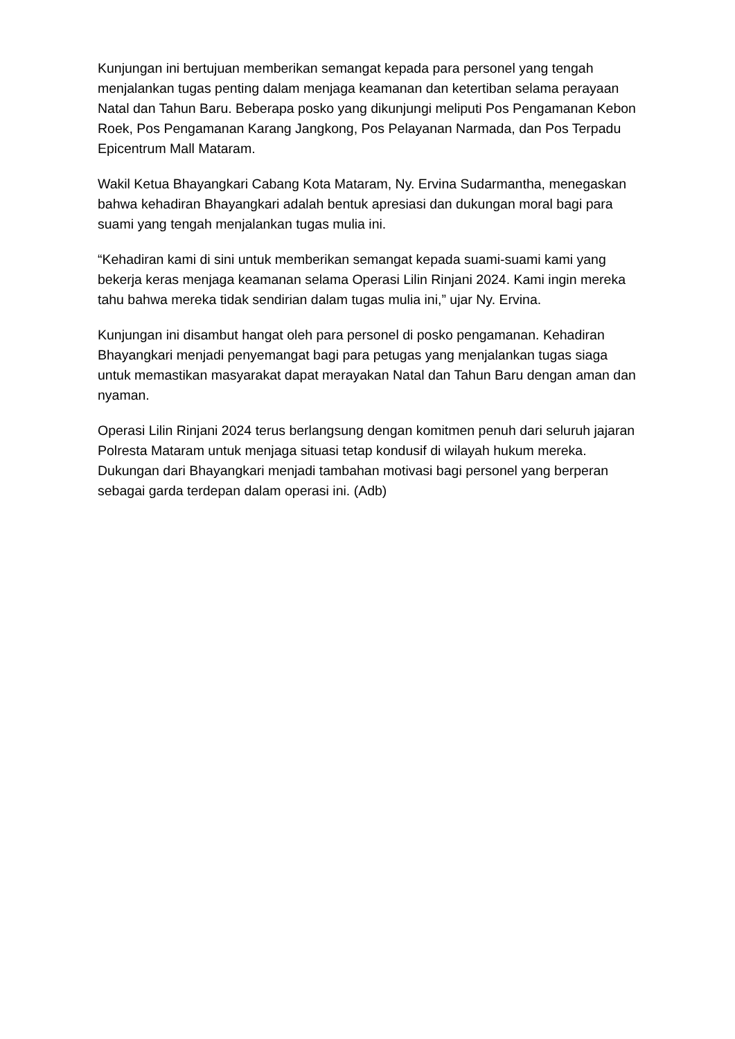Kunjungan ini bertujuan memberikan semangat kepada para personel yang tengah menjalankan tugas penting dalam menjaga keamanan dan ketertiban selama perayaan Natal dan Tahun Baru. Beberapa posko yang dikunjungi meliputi Pos Pengamanan Kebon Roek, Pos Pengamanan Karang Jangkong, Pos Pelayanan Narmada, dan Pos Terpadu Epicentrum Mall Mataram.
Wakil Ketua Bhayangkari Cabang Kota Mataram, Ny. Ervina Sudarmantha, menegaskan bahwa kehadiran Bhayangkari adalah bentuk apresiasi dan dukungan moral bagi para suami yang tengah menjalankan tugas mulia ini.
“Kehadiran kami di sini untuk memberikan semangat kepada suami-suami kami yang bekerja keras menjaga keamanan selama Operasi Lilin Rinjani 2024. Kami ingin mereka tahu bahwa mereka tidak sendirian dalam tugas mulia ini,” ujar Ny. Ervina.
Kunjungan ini disambut hangat oleh para personel di posko pengamanan. Kehadiran Bhayangkari menjadi penyemangat bagi para petugas yang menjalankan tugas siaga untuk memastikan masyarakat dapat merayakan Natal dan Tahun Baru dengan aman dan nyaman.
Operasi Lilin Rinjani 2024 terus berlangsung dengan komitmen penuh dari seluruh jajaran Polresta Mataram untuk menjaga situasi tetap kondusif di wilayah hukum mereka. Dukungan dari Bhayangkari menjadi tambahan motivasi bagi personel yang berperan sebagai garda terdepan dalam operasi ini. (Adb)